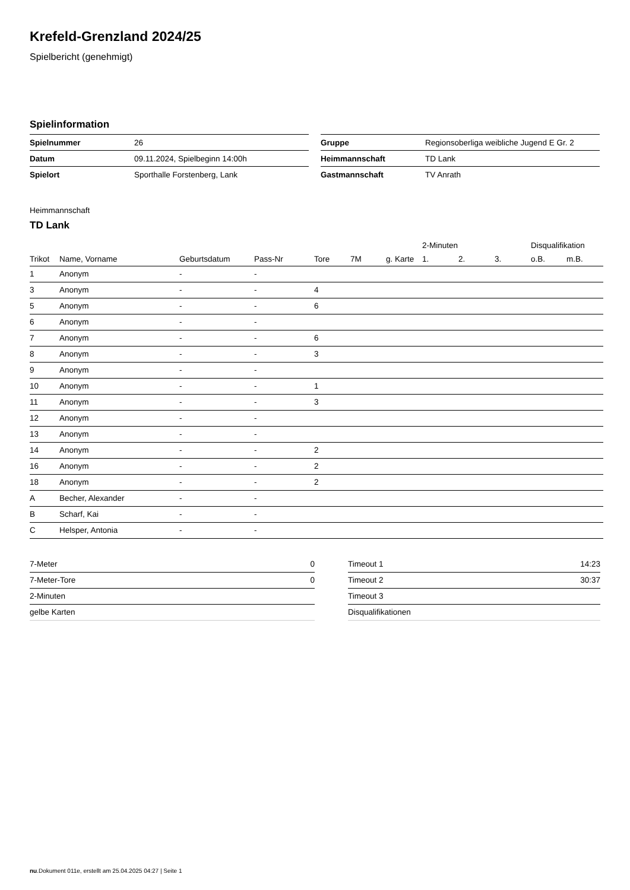Krefeld-Grenzland 2024/25
Spielbericht (genehmigt)
Spielinformation
| Spielnummer | 26 |
| Datum | 09.11.2024, Spielbeginn 14:00h |
| Spielort | Sporthalle Forstenberg, Lank |
| Gruppe | Regionsoberliga weibliche Jugend E Gr. 2 |
| Heimmannschaft | TD Lank |
| Gastmannschaft | TV Anrath |
Heimmannschaft
TD Lank
| | | | | | | | 2-Minuten | | | Disqualifikation | |
| --- | --- | --- | --- | --- | --- | --- | --- | --- | --- | --- | --- |
| Trikot | Name, Vorname | Geburtsdatum | Pass-Nr | Tore | 7M | g. Karte | 1. | 2. | 3. | o.B. | m.B. |
| 1 | Anonym | - | - | | | | | | | | |
| 3 | Anonym | - | - | 4 | | | | | | | |
| 5 | Anonym | - | - | 6 | | | | | | | |
| 6 | Anonym | - | - | | | | | | | | |
| 7 | Anonym | - | - | 6 | | | | | | | |
| 8 | Anonym | - | - | 3 | | | | | | | |
| 9 | Anonym | - | - | | | | | | | | |
| 10 | Anonym | - | - | 1 | | | | | | | |
| 11 | Anonym | - | - | 3 | | | | | | | |
| 12 | Anonym | - | - | | | | | | | | |
| 13 | Anonym | - | - | | | | | | | | |
| 14 | Anonym | - | - | 2 | | | | | | | |
| 16 | Anonym | - | - | 2 | | | | | | | |
| 18 | Anonym | - | - | 2 | | | | | | | |
| A | Becher, Alexander | - | - | | | | | | | | |
| B | Scharf, Kai | - | - | | | | | | | | |
| C | Helsper, Antonia | - | - | | | | | | | | |
| 7-Meter | 0 |
| 7-Meter-Tore | 0 |
| 2-Minuten | |
| gelbe Karten | |
| Timeout 1 | 14:23 |
| Timeout 2 | 30:37 |
| Timeout 3 | |
| Disqualifikationen | |
nu.Dokument 011e, erstellt am 25.04.2025 04:27 | Seite 1